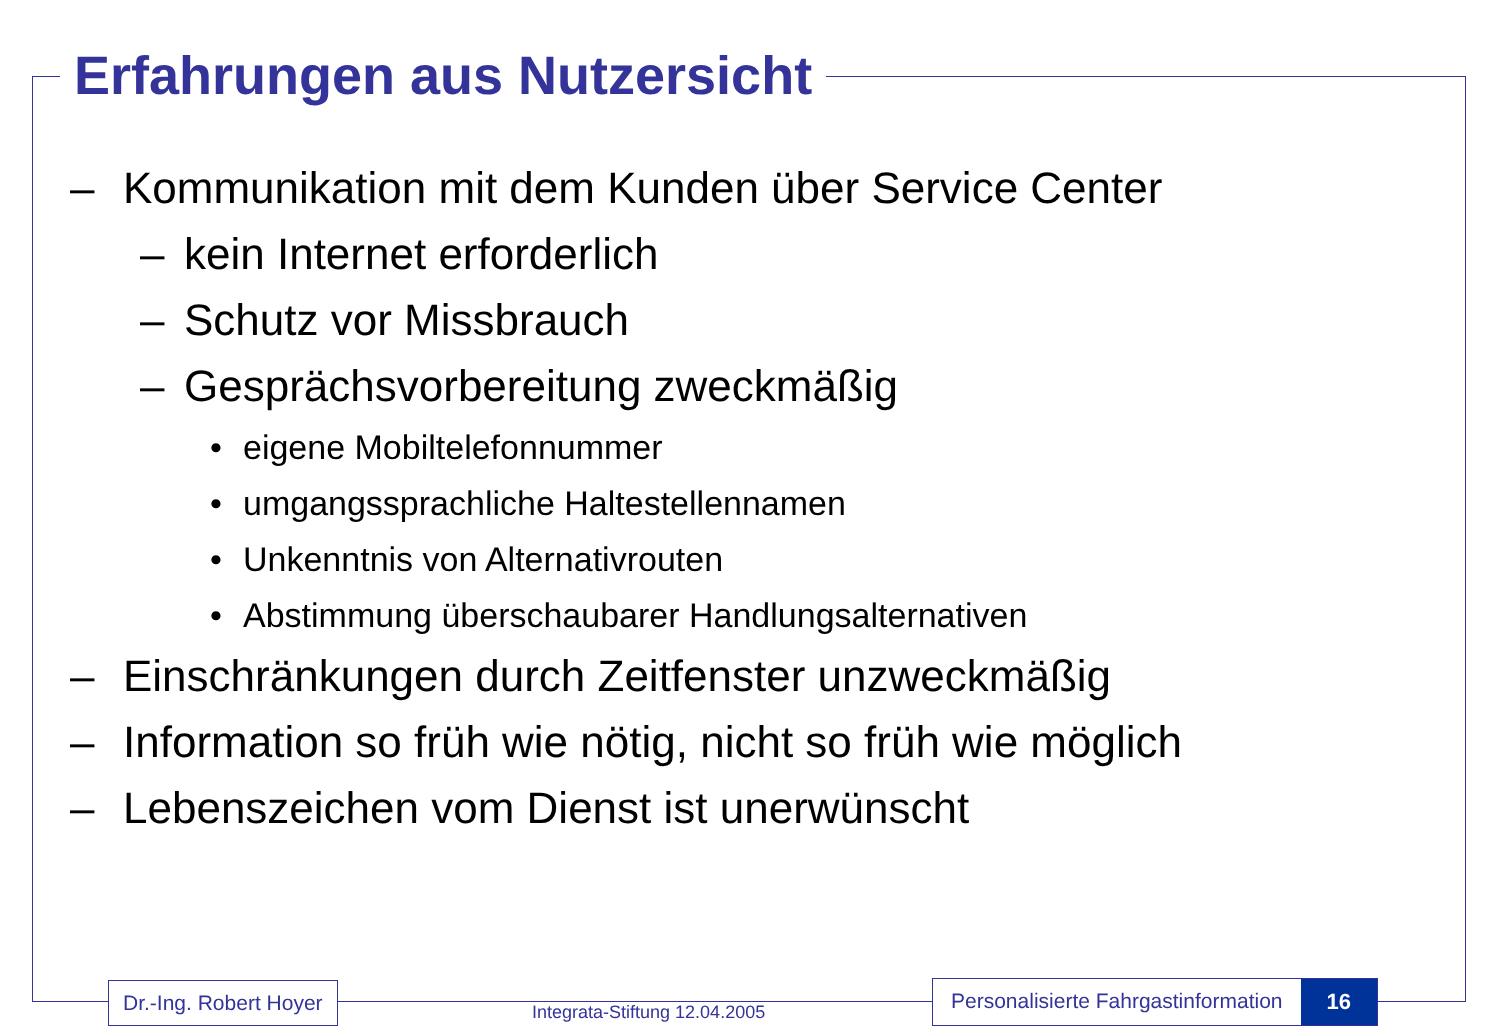Erfahrungen aus Nutzersicht
– Kommunikation mit dem Kunden über Service Center
– kein Internet erforderlich
– Schutz vor Missbrauch
– Gesprächsvorbereitung zweckmäßig
• eigene Mobiltelefonnummer
• umgangssprachliche Haltestellennamen
• Unkenntnis von Alternativrouten
• Abstimmung überschaubarer Handlungsalternativen
– Einschränkungen durch Zeitfenster unzweckmäßig
– Information so früh wie nötig, nicht so früh wie möglich
– Lebenszeichen vom Dienst ist unerwünscht
Dr.-Ing. Robert Hoyer
Integrata-Stiftung 12.04.2005
Personalisierte Fahrgastinformation 16